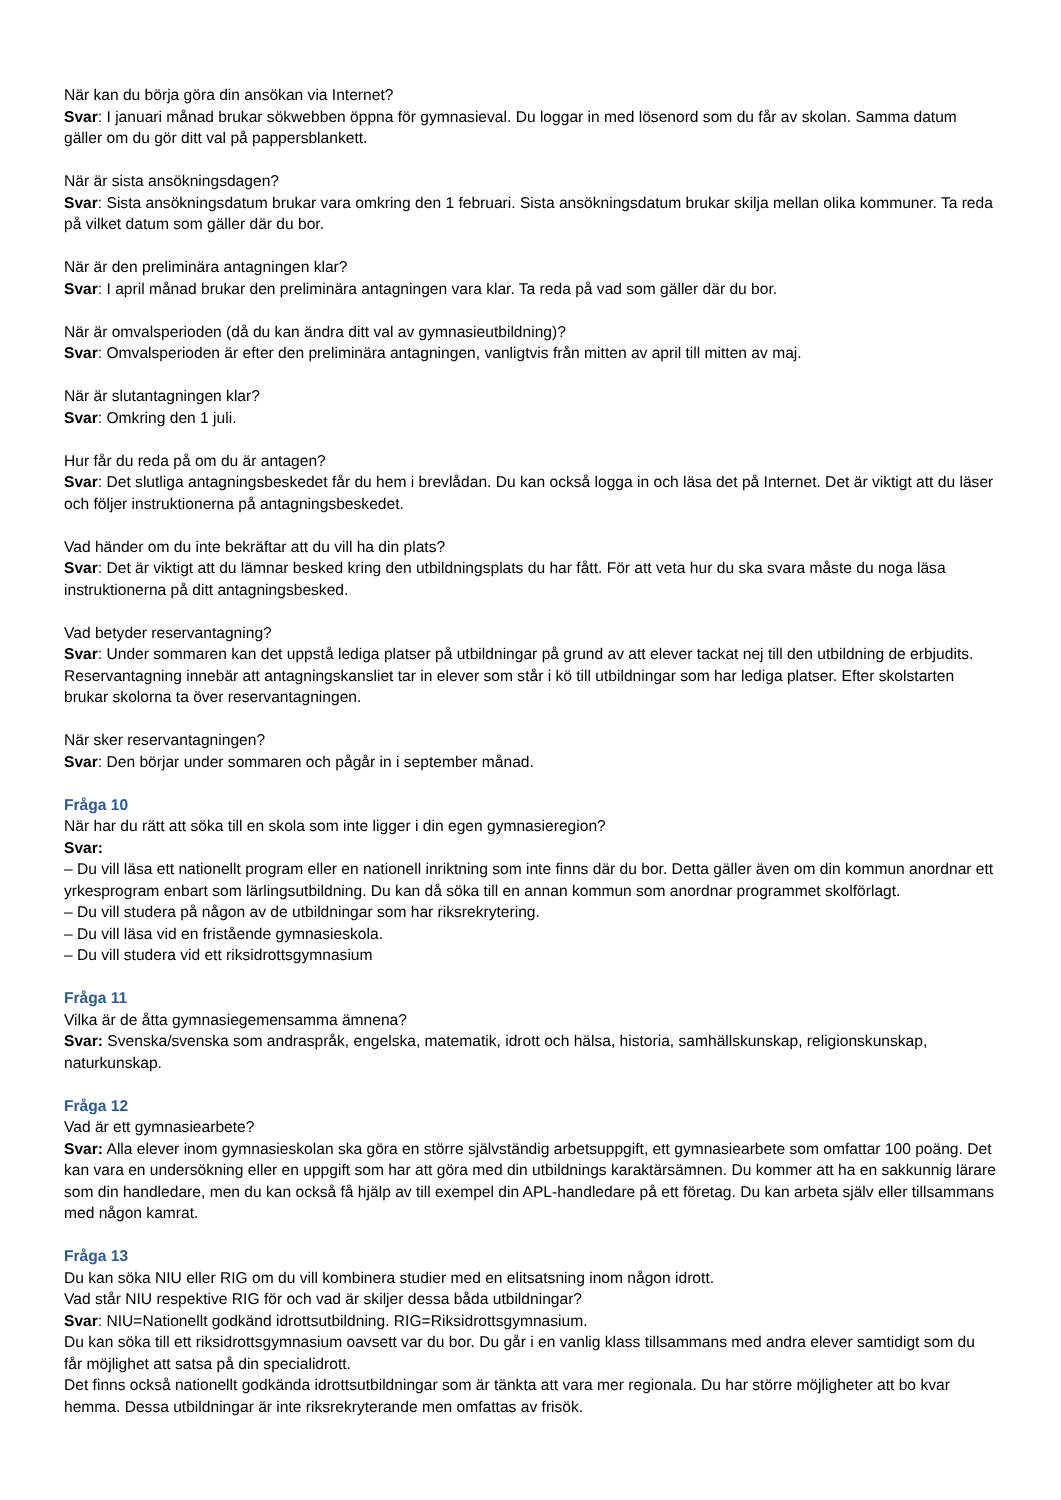När kan du börja göra din ansökan via Internet?
Svar: I januari månad brukar sökwebben öppna för gymnasieval. Du loggar in med lösenord som du får av skolan. Samma datum gäller om du gör ditt val på pappersblankett.
När är sista ansökningsdagen?
Svar: Sista ansökningsdatum brukar vara omkring den 1 februari. Sista ansökningsdatum brukar skilja mellan olika kommuner. Ta reda på vilket datum som gäller där du bor.
När är den preliminära antagningen klar?
Svar: I april månad brukar den preliminära antagningen vara klar. Ta reda på vad som gäller där du bor.
När är omvalsperioden (då du kan ändra ditt val av gymnasieutbildning)?
Svar: Omvalsperioden är efter den preliminära antagningen, vanligtvis från mitten av april till mitten av maj.
När är slutantagningen klar?
Svar: Omkring den 1 juli.
Hur får du reda på om du är antagen?
Svar: Det slutliga antagningsbeskedet får du hem i brevlådan. Du kan också logga in och läsa det på Internet. Det är viktigt att du läser och följer instruktionerna på antagningsbeskedet.
Vad händer om du inte bekräftar att du vill ha din plats?
Svar: Det är viktigt att du lämnar besked kring den utbildningsplats du har fått. För att veta hur du ska svara måste du noga läsa instruktionerna på ditt antagningsbesked.
Vad betyder reservantagning?
Svar: Under sommaren kan det uppstå lediga platser på utbildningar på grund av att elever tackat nej till den utbildning de erbjudits. Reservantagning innebär att antagningskansliet tar in elever som står i kö till utbildningar som har lediga platser. Efter skolstarten brukar skolorna ta över reservantagningen.
När sker reservantagningen?
Svar: Den börjar under sommaren och pågår in i september månad.
Fråga 10
När har du rätt att söka till en skola som inte ligger i din egen gymnasieregion?
Svar:
– Du vill läsa ett nationellt program eller en nationell inriktning som inte finns där du bor. Detta gäller även om din kommun anordnar ett yrkesprogram enbart som lärlingsutbildning. Du kan då söka till en annan kommun som anordnar programmet skolförlagt.
– Du vill studera på någon av de utbildningar som har riksrekrytering.
– Du vill läsa vid en fristående gymnasieskola.
– Du vill studera vid ett riksidrottsgymnasium
Fråga 11
Vilka är de åtta gymnasiegemensamma ämnena?
Svar: Svenska/svenska som andraspråk, engelska, matematik, idrott och hälsa, historia, samhällskunskap, religionskunskap, naturkunskap.
Fråga 12
Vad är ett gymnasiearbete?
Svar: Alla elever inom gymnasieskolan ska göra en större självständig arbetsuppgift, ett gymnasiearbete som omfattar 100 poäng. Det kan vara en undersökning eller en uppgift som har att göra med din utbildnings karaktärsämnen. Du kommer att ha en sakkunnig lärare som din handledare, men du kan också få hjälp av till exempel din APL-handledare på ett företag. Du kan arbeta själv eller tillsammans med någon kamrat.
Fråga 13
Du kan söka NIU eller RIG om du vill kombinera studier med en elitsatsning inom någon idrott.
Vad står NIU respektive RIG för och vad är skiljer dessa båda utbildningar?
Svar: NIU=Nationellt godkänd idrottsutbildning. RIG=Riksidrottsgymnasium.
Du kan söka till ett riksidrottsgymnasium oavsett var du bor. Du går i en vanlig klass tillsammans med andra elever samtidigt som du får möjlighet att satsa på din specialidrott.
Det finns också nationellt godkända idrottsutbildningar som är tänkta att vara mer regionala. Du har större möjligheter att bo kvar hemma. Dessa utbildningar är inte riksrekryterande men omfattas av frisök.